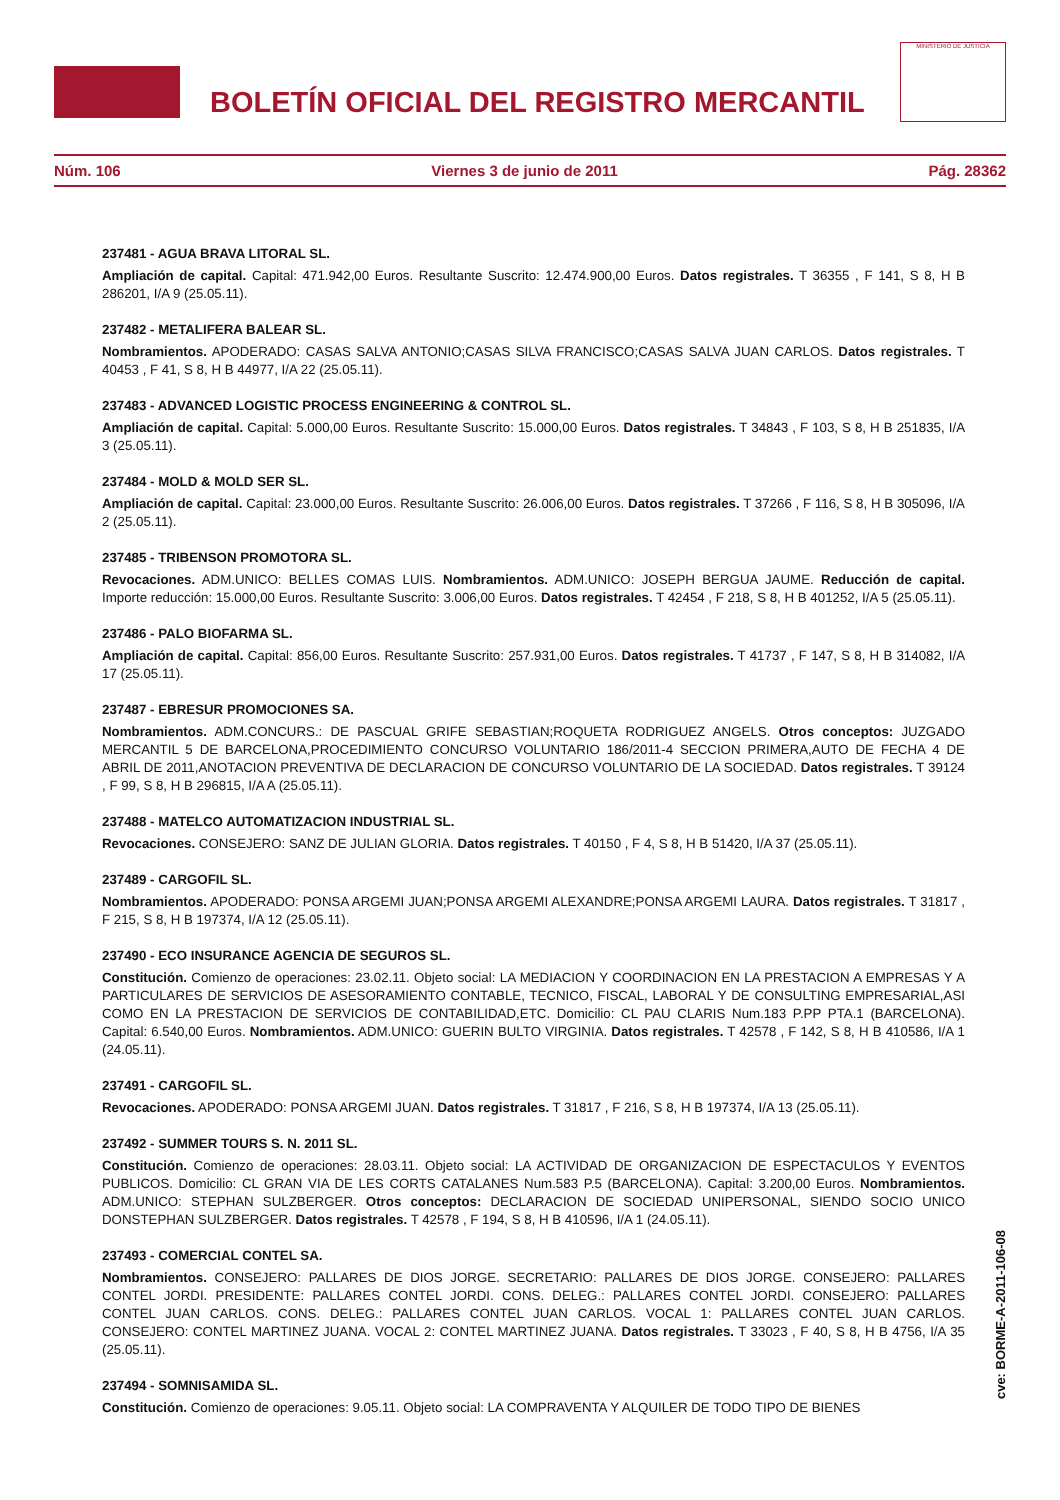BOLETÍN OFICIAL DEL REGISTRO MERCANTIL
MINISTERIO DE JUSTICIA
Núm. 106 Viernes 3 de junio de 2011 Pág. 28362
237481 - AGUA BRAVA LITORAL SL.
Ampliación de capital. Capital: 471.942,00 Euros. Resultante Suscrito: 12.474.900,00 Euros. Datos registrales. T 36355 , F 141, S 8, H B 286201, I/A 9 (25.05.11).
237482 - METALIFERA BALEAR SL.
Nombramientos. APODERADO: CASAS SALVA ANTONIO;CASAS SILVA FRANCISCO;CASAS SALVA JUAN CARLOS. Datos registrales. T 40453 , F 41, S 8, H B 44977, I/A 22 (25.05.11).
237483 - ADVANCED LOGISTIC PROCESS ENGINEERING & CONTROL SL.
Ampliación de capital. Capital: 5.000,00 Euros. Resultante Suscrito: 15.000,00 Euros. Datos registrales. T 34843 , F 103, S 8, H B 251835, I/A 3 (25.05.11).
237484 - MOLD & MOLD SER SL.
Ampliación de capital. Capital: 23.000,00 Euros. Resultante Suscrito: 26.006,00 Euros. Datos registrales. T 37266 , F 116, S 8, H B 305096, I/A 2 (25.05.11).
237485 - TRIBENSON PROMOTORA SL.
Revocaciones. ADM.UNICO: BELLES COMAS LUIS. Nombramientos. ADM.UNICO: JOSEPH BERGUA JAUME. Reducción de capital. Importe reducción: 15.000,00 Euros. Resultante Suscrito: 3.006,00 Euros. Datos registrales. T 42454 , F 218, S 8, H B 401252, I/A 5 (25.05.11).
237486 - PALO BIOFARMA SL.
Ampliación de capital. Capital: 856,00 Euros. Resultante Suscrito: 257.931,00 Euros. Datos registrales. T 41737 , F 147, S 8, H B 314082, I/A 17 (25.05.11).
237487 - EBRESUR PROMOCIONES SA.
Nombramientos. ADM.CONCURS.: DE PASCUAL GRIFE SEBASTIAN;ROQUETA RODRIGUEZ ANGELS. Otros conceptos: JUZGADO MERCANTIL 5 DE BARCELONA,PROCEDIMIENTO CONCURSO VOLUNTARIO 186/2011-4 SECCION PRIMERA,AUTO DE FECHA 4 DE ABRIL DE 2011,ANOTACION PREVENTIVA DE DECLARACION DE CONCURSO VOLUNTARIO DE LA SOCIEDAD. Datos registrales. T 39124 , F 99, S 8, H B 296815, I/A A (25.05.11).
237488 - MATELCO AUTOMATIZACION INDUSTRIAL SL.
Revocaciones. CONSEJERO: SANZ DE JULIAN GLORIA. Datos registrales. T 40150 , F 4, S 8, H B 51420, I/A 37 (25.05.11).
237489 - CARGOFIL SL.
Nombramientos. APODERADO: PONSA ARGEMI JUAN;PONSA ARGEMI ALEXANDRE;PONSA ARGEMI LAURA. Datos registrales. T 31817 , F 215, S 8, H B 197374, I/A 12 (25.05.11).
237490 - ECO INSURANCE AGENCIA DE SEGUROS SL.
Constitución. Comienzo de operaciones: 23.02.11. Objeto social: LA MEDIACION Y COORDINACION EN LA PRESTACION A EMPRESAS Y A PARTICULARES DE SERVICIOS DE ASESORAMIENTO CONTABLE, TECNICO, FISCAL, LABORAL Y DE CONSULTING EMPRESARIAL,ASI COMO EN LA PRESTACION DE SERVICIOS DE CONTABILIDAD,ETC. Domicilio: CL PAU CLARIS Num.183 P.PP PTA.1 (BARCELONA). Capital: 6.540,00 Euros. Nombramientos. ADM.UNICO: GUERIN BULTO VIRGINIA. Datos registrales. T 42578 , F 142, S 8, H B 410586, I/A 1 (24.05.11).
237491 - CARGOFIL SL.
Revocaciones. APODERADO: PONSA ARGEMI JUAN. Datos registrales. T 31817 , F 216, S 8, H B 197374, I/A 13 (25.05.11).
237492 - SUMMER TOURS S. N. 2011 SL.
Constitución. Comienzo de operaciones: 28.03.11. Objeto social: LA ACTIVIDAD DE ORGANIZACION DE ESPECTACULOS Y EVENTOS PUBLICOS. Domicilio: CL GRAN VIA DE LES CORTS CATALANES Num.583 P.5 (BARCELONA). Capital: 3.200,00 Euros. Nombramientos. ADM.UNICO: STEPHAN SULZBERGER. Otros conceptos: DECLARACION DE SOCIEDAD UNIPERSONAL, SIENDO SOCIO UNICO DONSTEPHAN SULZBERGER. Datos registrales. T 42578 , F 194, S 8, H B 410596, I/A 1 (24.05.11).
237493 - COMERCIAL CONTEL SA.
Nombramientos. CONSEJERO: PALLARES DE DIOS JORGE. SECRETARIO: PALLARES DE DIOS JORGE. CONSEJERO: PALLARES CONTEL JORDI. PRESIDENTE: PALLARES CONTEL JORDI. CONS. DELEG.: PALLARES CONTEL JORDI. CONSEJERO: PALLARES CONTEL JUAN CARLOS. CONS. DELEG.: PALLARES CONTEL JUAN CARLOS. VOCAL 1: PALLARES CONTEL JUAN CARLOS. CONSEJERO: CONTEL MARTINEZ JUANA. VOCAL 2: CONTEL MARTINEZ JUANA. Datos registrales. T 33023 , F 40, S 8, H B 4756, I/A 35 (25.05.11).
237494 - SOMNISAMIDA SL.
Constitución. Comienzo de operaciones: 9.05.11. Objeto social: LA COMPRAVENTA Y ALQUILER DE TODO TIPO DE BIENES
cve: BORME-A-2011-106-08